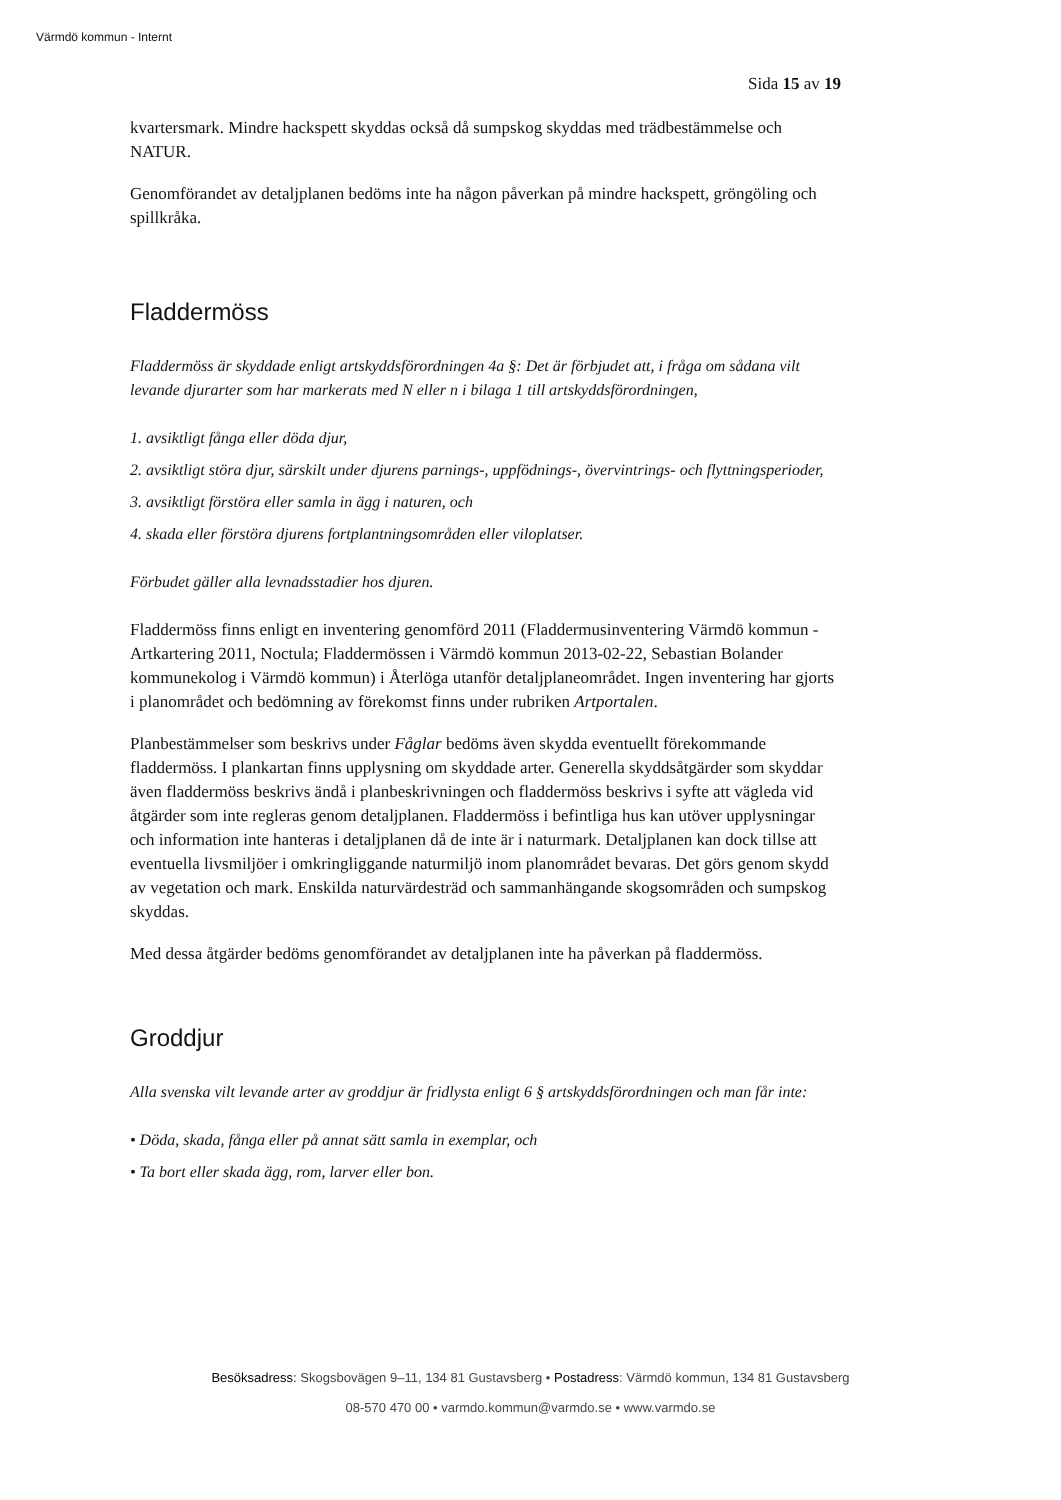Värmdö kommun - Internt
Sida 15 av 19
kvartersmark. Mindre hackspett skyddas också då sumpskog skyddas med trädbestämmelse och NATUR.
Genomförandet av detaljplanen bedöms inte ha någon påverkan på mindre hackspett, gröngöling och spillkråka.
Fladdermöss
Fladdermöss är skyddade enligt artskyddsförordningen 4a §: Det är förbjudet att, i fråga om sådana vilt levande djurarter som har markerats med N eller n i bilaga 1 till artskyddsförordningen,
1. avsiktligt fånga eller döda djur,
2. avsiktligt störa djur, särskilt under djurens parnings-, uppfödnings-, övervintrings- och flyttningsperioder,
3. avsiktligt förstöra eller samla in ägg i naturen, och
4. skada eller förstöra djurens fortplantningsområden eller viloplatser.
Förbudet gäller alla levnadsstadier hos djuren.
Fladdermöss finns enligt en inventering genomförd 2011 (Fladdermusinventering Värmdö kommun - Artkartering 2011, Noctula; Fladdermössen i Värmdö kommun 2013-02-22, Sebastian Bolander kommunekolog i Värmdö kommun) i Återlöga utanför detaljplaneområdet. Ingen inventering har gjorts i planområdet och bedömning av förekomst finns under rubriken Artportalen.
Planbestämmelser som beskrivs under Fåglar bedöms även skydda eventuellt förekommande fladdermöss. I plankartan finns upplysning om skyddade arter. Generella skyddsåtgärder som skyddar även fladdermöss beskrivs ändå i planbeskrivningen och fladdermöss beskrivs i syfte att vägleda vid åtgärder som inte regleras genom detaljplanen. Fladdermöss i befintliga hus kan utöver upplysningar och information inte hanteras i detaljplanen då de inte är i naturmark. Detaljplanen kan dock tillse att eventuella livsmiljöer i omkringliggande naturmiljö inom planområdet bevaras. Det görs genom skydd av vegetation och mark. Enskilda naturvärdesträd och sammanhängande skogsområden och sumpskog skyddas.
Med dessa åtgärder bedöms genomförandet av detaljplanen inte ha påverkan på fladdermöss.
Groddjur
Alla svenska vilt levande arter av groddjur är fridlysta enligt 6 § artskyddsförordningen och man får inte:
• Döda, skada, fånga eller på annat sätt samla in exemplar, och
• Ta bort eller skada ägg, rom, larver eller bon.
Besöksadress: Skogsbovägen 9–11, 134 81 Gustavsberg • Postadress: Värmdö kommun, 134 81 Gustavsberg
08-570 470 00 • varmdo.kommun@varmdo.se • www.varmdo.se